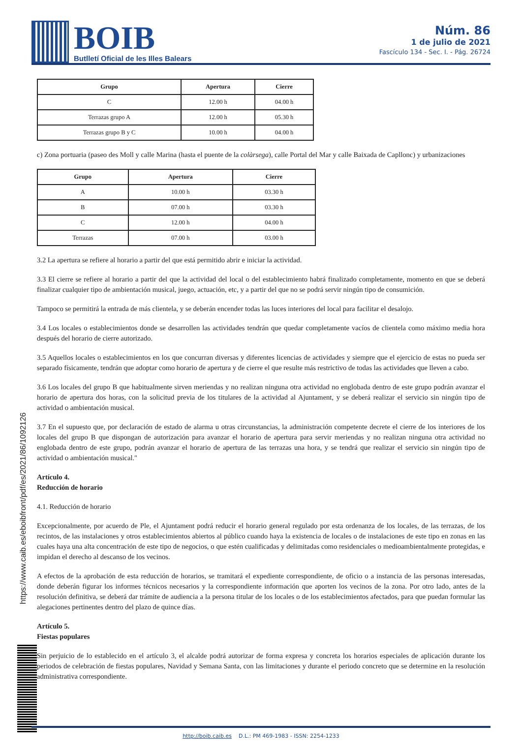BOIB
Butlletí Oficial de les Illes Balears
Núm. 86
1 de julio de 2021
Fascículo 134 - Sec. I. - Pág. 26724
| Grupo | Apertura | Cierre |
| --- | --- | --- |
| C | 12.00 h | 04.00 h |
| Terrazas grupo A | 12.00 h | 05.30 h |
| Terrazas grupo B y C | 10.00 h | 04.00 h |
c) Zona portuaria (paseo des Moll y calle Marina (hasta el puente de la colàrsega), calle Portal del Mar y calle Baixada de Capllonc) y urbanizaciones
| Grupo | Apertura | Cierre |
| --- | --- | --- |
| A | 10.00 h | 03.30 h |
| B | 07.00 h | 03.30 h |
| C | 12.00 h | 04.00 h |
| Terrazas | 07.00 h | 03.00 h |
3.2 La apertura se refiere al horario a partir del que está permitido abrir e iniciar la actividad.
3.3 El cierre se refiere al horario a partir del que la actividad del local o del establecimiento habrá finalizado completamente, momento en que se deberá finalizar cualquier tipo de ambientación musical, juego, actuación, etc, y a partir del que no se podrá servir ningún tipo de consumición.
Tampoco se permitirá la entrada de más clientela, y se deberán encender todas las luces interiores del local para facilitar el desalojo.
3.4 Los locales o establecimientos donde se desarrollen las actividades tendrán que quedar completamente vacíos de clientela como máximo media hora después del horario de cierre autorizado.
3.5 Aquellos locales o establecimientos en los que concurran diversas y diferentes licencias de actividades y siempre que el ejercicio de estas no pueda ser separado físicamente, tendrán que adoptar como horario de apertura y de cierre el que resulte más restrictivo de todas las actividades que lleven a cabo.
3.6 Los locales del grupo B que habitualmente sirven meriendas y no realizan ninguna otra actividad no englobada dentro de este grupo podrán avanzar el horario de apertura dos horas, con la solicitud previa de los titulares de la actividad al Ajuntament, y se deberá realizar el servicio sin ningún tipo de actividad o ambientación musical.
3.7 En el supuesto que, por declaración de estado de alarma u otras circunstancias, la administración competente decrete el cierre de los interiores de los locales del grupo B que dispongan de autorización para avanzar el horario de apertura para servir meriendas y no realizan ninguna otra actividad no englobada dentro de este grupo, podrán avanzar el horario de apertura de las terrazas una hora, y se tendrá que realizar el servicio sin ningún tipo de actividad o ambientación musical."
Artículo 4.
Reducción de horario
4.1. Reducción de horario
Excepcionalmente, por acuerdo de Ple, el Ajuntament podrá reducir el horario general regulado por esta ordenanza de los locales, de las terrazas, de los recintos, de las instalaciones y otros establecimientos abiertos al público cuando haya la existencia de locales o de instalaciones de este tipo en zonas en las cuales haya una alta concentración de este tipo de negocios, o que estén cualificadas y delimitadas como residenciales o medioambientalmente protegidas, e impidan el derecho al descanso de los vecinos.
A efectos de la aprobación de esta reducción de horarios, se tramitará el expediente correspondiente, de oficio o a instancia de las personas interesadas, donde deberán figurar los informes técnicos necesarios y la correspondiente información que aporten los vecinos de la zona. Por otro lado, antes de la resolución definitiva, se deberá dar trámite de audiencia a la persona titular de los locales o de los establecimientos afectados, para que puedan formular las alegaciones pertinentes dentro del plazo de quince días.
Artículo 5.
Fiestas populares
Sin perjuicio de lo establecido en el artículo 3, el alcalde podrá autorizar de forma expresa y concreta los horarios especiales de aplicación durante los periodos de celebración de fiestas populares, Navidad y Semana Santa, con las limitaciones y durante el periodo concreto que se determine en la resolución administrativa correspondiente.
https://www.caib.es/eboibfront/pdf/es/2021/86/1092126
http://boib.caib.es D.L.: PM 469-1983 - ISSN: 2254-1233